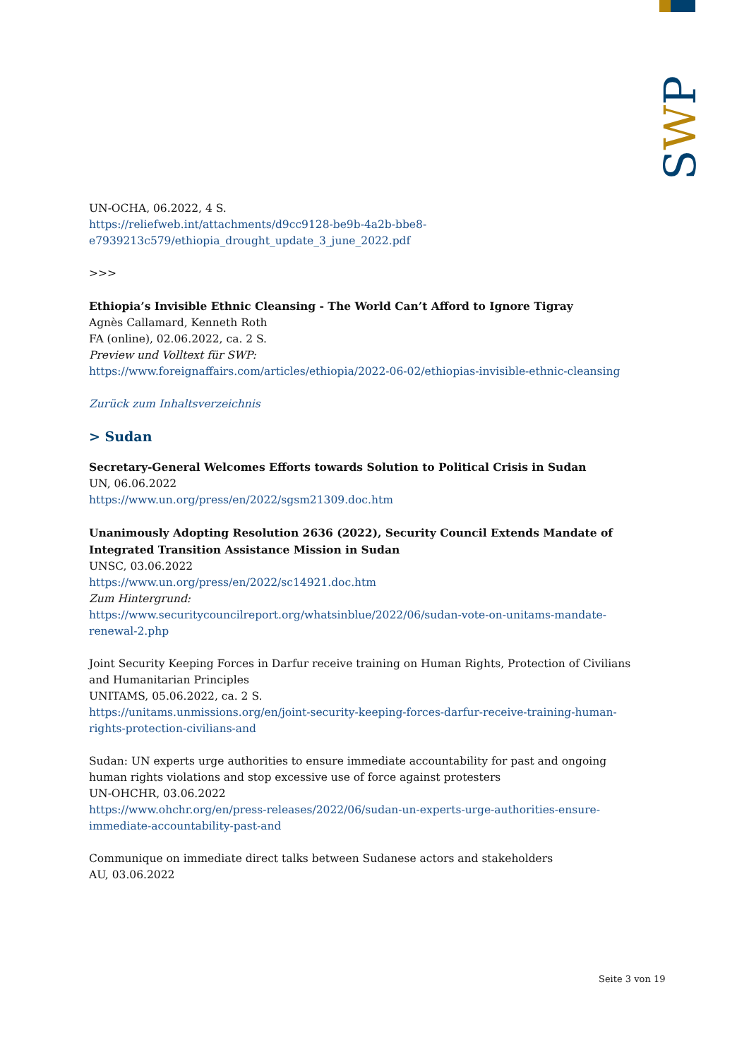SWP
UN-OCHA, 06.2022, 4 S.
https://reliefweb.int/attachments/d9cc9128-be9b-4a2b-bbe8-e7939213c579/ethiopia_drought_update_3_june_2022.pdf
>>>
Ethiopia’s Invisible Ethnic Cleansing - The World Can’t Afford to Ignore Tigray
Agnès Callamard, Kenneth Roth
FA (online), 02.06.2022, ca. 2 S.
Preview und Volltext für SWP:
https://www.foreignaffairs.com/articles/ethiopia/2022-06-02/ethiopias-invisible-ethnic-cleansing
Zurück zum Inhaltsverzeichnis
> Sudan
Secretary-General Welcomes Efforts towards Solution to Political Crisis in Sudan
UN, 06.06.2022
https://www.un.org/press/en/2022/sgsm21309.doc.htm
Unanimously Adopting Resolution 2636 (2022), Security Council Extends Mandate of Integrated Transition Assistance Mission in Sudan
UNSC, 03.06.2022
https://www.un.org/press/en/2022/sc14921.doc.htm
Zum Hintergrund:
https://www.securitycouncilreport.org/whatsinblue/2022/06/sudan-vote-on-unitams-mandate-renewal-2.php
Joint Security Keeping Forces in Darfur receive training on Human Rights, Protection of Civilians and Humanitarian Principles
UNITAMS, 05.06.2022, ca. 2 S.
https://unitams.unmissions.org/en/joint-security-keeping-forces-darfur-receive-training-human-rights-protection-civilians-and
Sudan: UN experts urge authorities to ensure immediate accountability for past and ongoing human rights violations and stop excessive use of force against protesters
UN-OHCHR, 03.06.2022
https://www.ohchr.org/en/press-releases/2022/06/sudan-un-experts-urge-authorities-ensure-immediate-accountability-past-and
Communique on immediate direct talks between Sudanese actors and stakeholders
AU, 03.06.2022
Seite 3 von 19